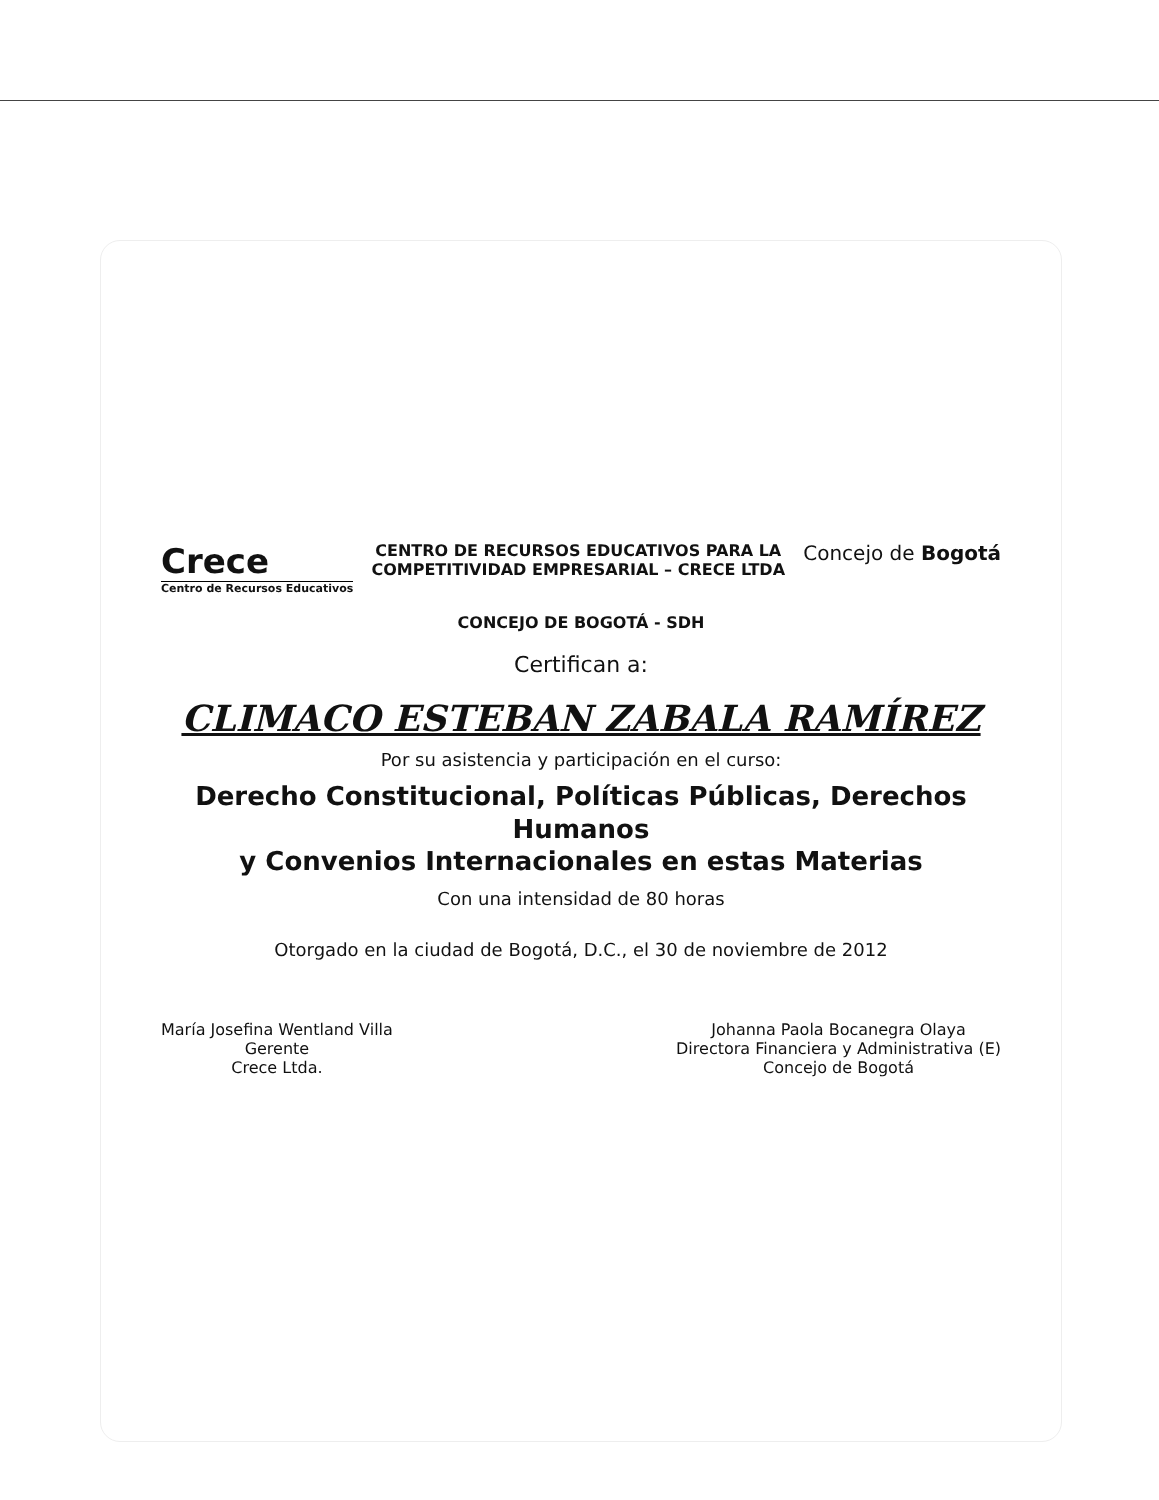Crece
Centro de Recursos Educativos
CENTRO DE RECURSOS EDUCATIVOS PARA LA
COMPETITIVIDAD EMPRESARIAL – CRECE LTDA
Concejo de Bogotá
CONCEJO DE BOGOTÁ - SDH
Certifican a:
CLIMACO ESTEBAN ZABALA RAMÍREZ
Por su asistencia y participación en el curso:
Derecho Constitucional, Políticas Públicas, Derechos Humanos
y Convenios Internacionales en estas Materias
Con una intensidad de 80 horas
Otorgado en la ciudad de Bogotá, D.C., el 30 de noviembre de 2012
María Josefina Wentland Villa
Gerente
Crece Ltda.
Johanna Paola Bocanegra Olaya
Directora Financiera y Administrativa (E)
Concejo de Bogotá